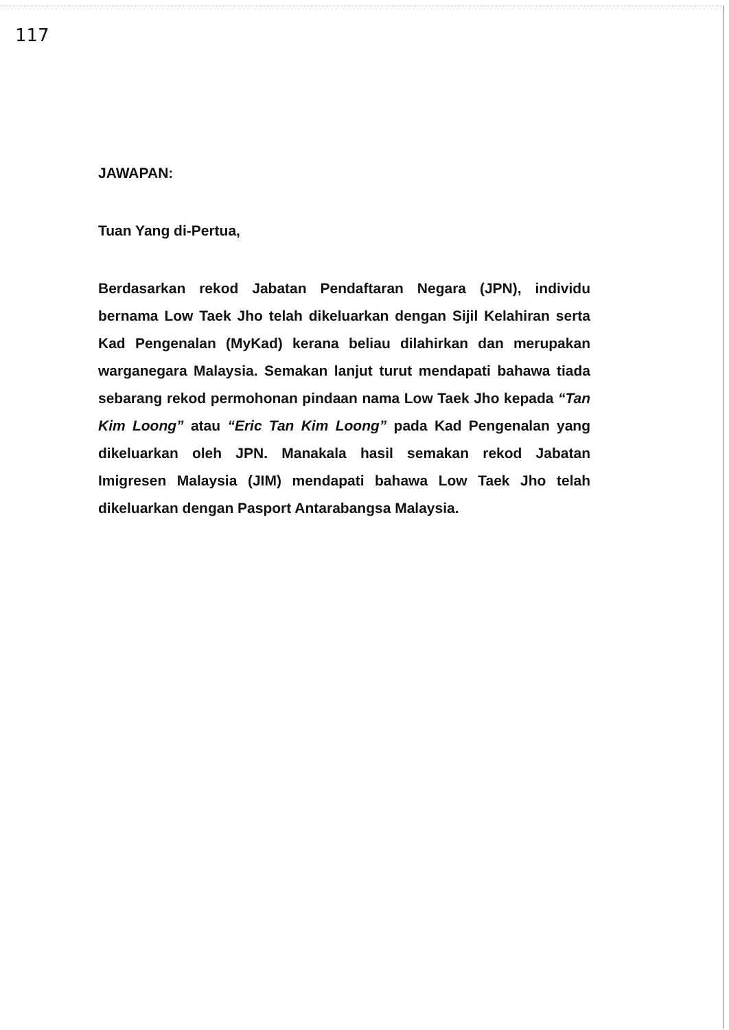117
JAWAPAN:
Tuan Yang di-Pertua,
Berdasarkan rekod Jabatan Pendaftaran Negara (JPN), individu bernama Low Taek Jho telah dikeluarkan dengan Sijil Kelahiran serta Kad Pengenalan (MyKad) kerana beliau dilahirkan dan merupakan warganegara Malaysia. Semakan lanjut turut mendapati bahawa tiada sebarang rekod permohonan pindaan nama Low Taek Jho kepada “Tan Kim Loong” atau “Eric Tan Kim Loong” pada Kad Pengenalan yang dikeluarkan oleh JPN. Manakala hasil semakan rekod Jabatan Imigresen Malaysia (JIM) mendapati bahawa Low Taek Jho telah dikeluarkan dengan Pasport Antarabangsa Malaysia.